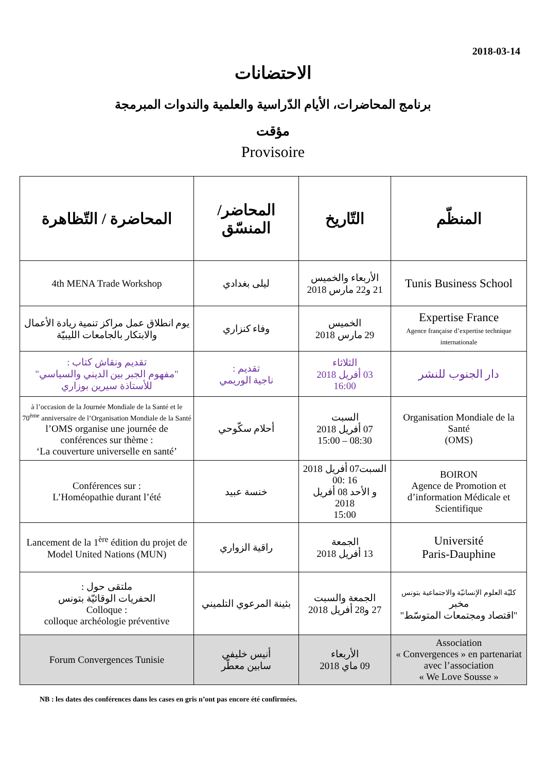2018-03-14
الاحتضانات
برنامج المحاضرات، الأيام الدّراسية والعلمية والندوات المبرمجة
مؤقت
Provisoire
| المنظّم | التّاريخ | المحاضر/ المنسّق | المحاضرة / التّظاهرة |
| --- | --- | --- | --- |
| Tunis Business School | الأربعاء والخميس 21 و22 مارس 2018 | ليلى بغدادي | 4th MENA Trade Workshop |
| Expertise France Agence française d’expertise technique internationale | الخميس 29 مارس 2018 | وفاء كنزاري | يوم انطلاق عمل مراكز تنمية ريادة الأعمال والابتكار بالجامعات الليبيّة |
| دار الجنوب للنشر | الثلاثاء 03 أفريل 2018 16:00 | تقديم : ناجية الوريمي | تقديم ونقاش كتاب : "مفهوم الجبر بين الديني والسياسي" للأستاذة سيرين بوزاري |
| Organisation Mondiale de la Santé (OMS) | السبت 07 أفريل 2018 08:30 – 15:00 | أحلام سكّوحي | à l’occasion de la Journée Mondiale de la Santé et le 70<sup>ème</sup> anniversaire de l’Organisation Mondiale de la Santé l’OMS organise une journée de conférences sur thème : ‘La couverture universelle en santé’ |
| BOIRON Agence de Promotion et d’information Médicale et Scientifique | السبت07 أفريل 2018 16 :00 و الأحد 08 أفريل 2018 15:00 | خنسة عبيد | Conférences sur : L’Homéopathie durant l’été |
| Université Paris-Dauphine | الجمعة 13 أفريل 2018 | راقية الزواري | Lancement de la 1<sup>ère</sup> édition du projet de Model United Nations (MUN) |
| كليّة العلوم الإنسانيّة والاجتماعية بتونس مخبر "اقتصاد ومجتمعات المتوسّط" | الجمعة والسبت 27 و28 أفريل 2018 | بثينة المرعوي التلميني | ملتقى حول : الحفريات الوقائيّة بتونس Colloque : colloque archéologie préventive |
| Association « Convergences » en partenariat avec l’association « We Love Sousse » | الأربعاء 09 ماي 2018 | أنيس خليفي سابين معطّر | Forum Convergences Tunisie |
NB : les dates des conférences dans les cases en gris n’ont pas encore été confirmées.